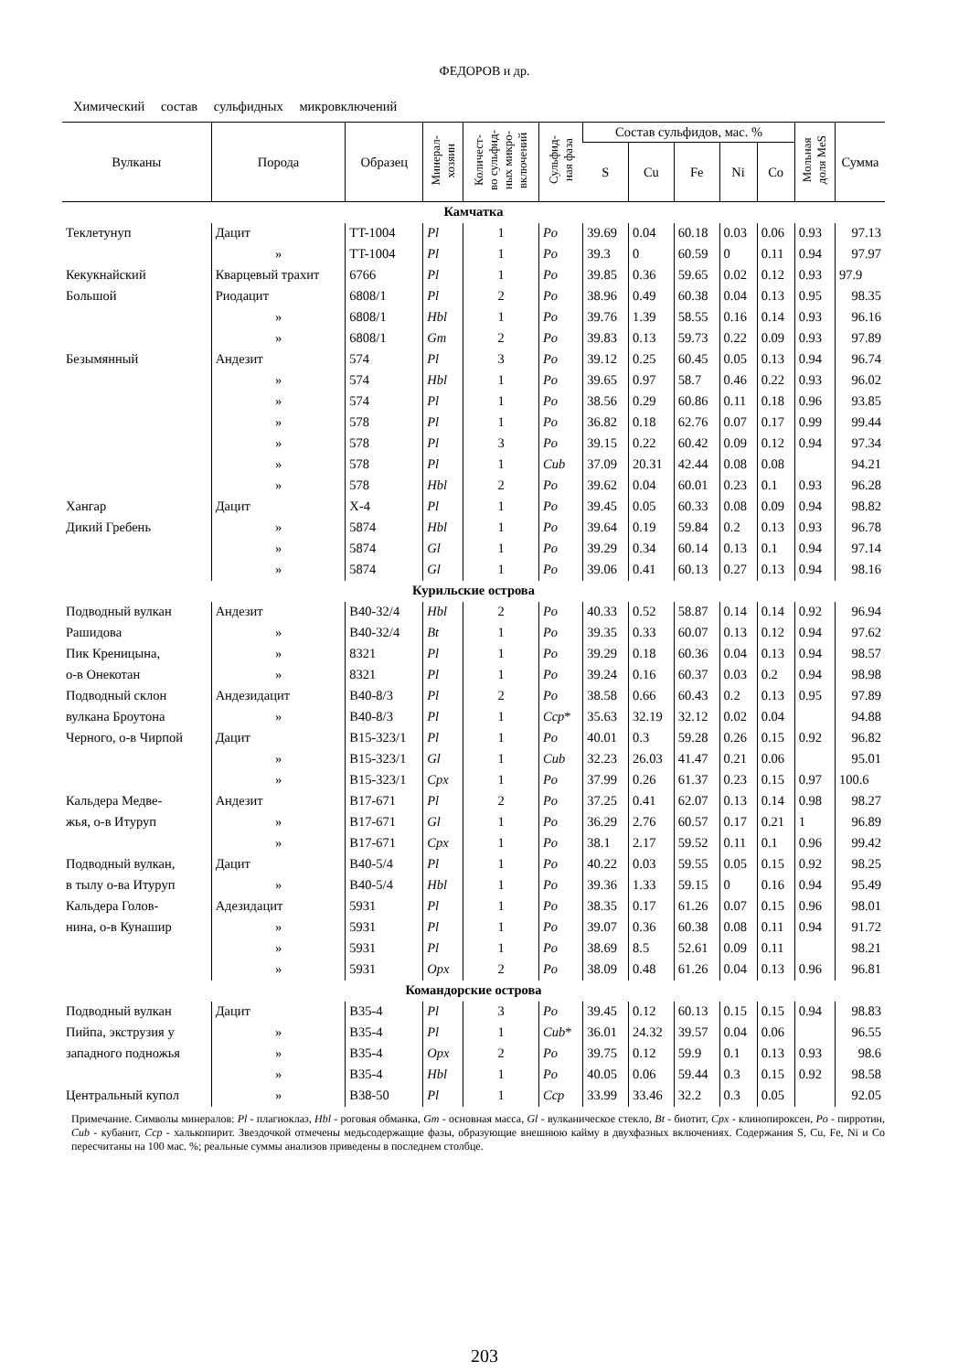ФЕДОРОВ и др.
Химический состав сульфидных микровключений
| Вулканы | Порода | Образец | Минерал- хозяин | Количест- во сульфид- ных микро- включений | Сульфид- ная фаза | Состав сульфидов, мас. % | | | | | Мольная доля MeS | Сумма |
| --- | --- | --- | --- | --- | --- | --- | --- | --- | --- | --- | --- | --- |
| | | | | | | S | Cu | Fe | Ni | Co | | |
| Камчатка | | | | | | | | | | | | |
| Теклетунуп | Дацит | TT-1004 | Pl | 1 | Po | 39.69 | 0.04 | 60.18 | 0.03 | 0.06 | 0.93 | 97.13 |
| | » | TT-1004 | Pl | 1 | Po | 39.3 | 0 | 60.59 | 0 | 0.11 | 0.94 | 97.97 |
| Кекукнайский | Кварцевый трахит | 6766 | Pl | 1 | Po | 39.85 | 0.36 | 59.65 | 0.02 | 0.12 | 0.93 | 97.9 |
| Большой | Риодацит | 6808/1 | Pl | 2 | Po | 38.96 | 0.49 | 60.38 | 0.04 | 0.13 | 0.95 | 98.35 |
| | » | 6808/1 | Hbl | 1 | Po | 39.76 | 1.39 | 58.55 | 0.16 | 0.14 | 0.93 | 96.16 |
| | » | 6808/1 | Gm | 2 | Po | 39.83 | 0.13 | 59.73 | 0.22 | 0.09 | 0.93 | 97.89 |
| Безымянный | Андезит | 574 | Pl | 3 | Po | 39.12 | 0.25 | 60.45 | 0.05 | 0.13 | 0.94 | 96.74 |
| | » | 574 | Hbl | 1 | Po | 39.65 | 0.97 | 58.7 | 0.46 | 0.22 | 0.93 | 96.02 |
| | » | 574 | Pl | 1 | Po | 38.56 | 0.29 | 60.86 | 0.11 | 0.18 | 0.96 | 93.85 |
| | » | 578 | Pl | 1 | Po | 36.82 | 0.18 | 62.76 | 0.07 | 0.17 | 0.99 | 99.44 |
| | » | 578 | Pl | 3 | Po | 39.15 | 0.22 | 60.42 | 0.09 | 0.12 | 0.94 | 97.34 |
| | » | 578 | Pl | 1 | Cub | 37.09 | 20.31 | 42.44 | 0.08 | 0.08 | | 94.21 |
| | » | 578 | Hbl | 2 | Po | 39.62 | 0.04 | 60.01 | 0.23 | 0.1 | 0.93 | 96.28 |
| Хангар | Дацит | X-4 | Pl | 1 | Po | 39.45 | 0.05 | 60.33 | 0.08 | 0.09 | 0.94 | 98.82 |
| Дикий Гребень | » | 5874 | Hbl | 1 | Po | 39.64 | 0.19 | 59.84 | 0.2 | 0.13 | 0.93 | 96.78 |
| | » | 5874 | Gl | 1 | Po | 39.29 | 0.34 | 60.14 | 0.13 | 0.1 | 0.94 | 97.14 |
| | » | 5874 | Gl | 1 | Po | 39.06 | 0.41 | 60.13 | 0.27 | 0.13 | 0.94 | 98.16 |
| Курильские острова | | | | | | | | | | | | |
| Подводный вулкан | Андезит | B40-32/4 | Hbl | 2 | Po | 40.33 | 0.52 | 58.87 | 0.14 | 0.14 | 0.92 | 96.94 |
| Рашидова | » | B40-32/4 | Bt | 1 | Po | 39.35 | 0.33 | 60.07 | 0.13 | 0.12 | 0.94 | 97.62 |
| Пик Креницына, | » | 8321 | Pl | 1 | Po | 39.29 | 0.18 | 60.36 | 0.04 | 0.13 | 0.94 | 98.57 |
| о-в Онекотан | » | 8321 | Pl | 1 | Po | 39.24 | 0.16 | 60.37 | 0.03 | 0.2 | 0.94 | 98.98 |
| Подводный склон | Андезидацит | B40-8/3 | Pl | 2 | Po | 38.58 | 0.66 | 60.43 | 0.2 | 0.13 | 0.95 | 97.89 |
| вулкана Броутона | » | B40-8/3 | Pl | 1 | Ccp * | 35.63 | 32.19 | 32.12 | 0.02 | 0.04 | | 94.88 |
| Черного, о-в Чирпой | Дацит | B15-323/1 | Pl | 1 | Po | 40.01 | 0.3 | 59.28 | 0.26 | 0.15 | 0.92 | 96.82 |
| | » | B15-323/1 | Gl | 1 | Cub | 32.23 | 26.03 | 41.47 | 0.21 | 0.06 | | 95.01 |
| | » | B15-323/1 | Cpx | 1 | Po | 37.99 | 0.26 | 61.37 | 0.23 | 0.15 | 0.97 | 100.6 |
| Кальдера Медве- | Андезит | B17-671 | Pl | 2 | Po | 37.25 | 0.41 | 62.07 | 0.13 | 0.14 | 0.98 | 98.27 |
| жья, о-в Итуруп | » | B17-671 | Gl | 1 | Po | 36.29 | 2.76 | 60.57 | 0.17 | 0.21 | 1 | 96.89 |
| | » | B17-671 | Cpx | 1 | Po | 38.1 | 2.17 | 59.52 | 0.11 | 0.1 | 0.96 | 99.42 |
| Подводный вулкан, | Дацит | B40-5/4 | Pl | 1 | Po | 40.22 | 0.03 | 59.55 | 0.05 | 0.15 | 0.92 | 98.25 |
| в тылу о-ва Итуруп | » | B40-5/4 | Hbl | 1 | Po | 39.36 | 1.33 | 59.15 | 0 | 0.16 | 0.94 | 95.49 |
| Кальдера Голов- | Адезидацит | 5931 | Pl | 1 | Po | 38.35 | 0.17 | 61.26 | 0.07 | 0.15 | 0.96 | 98.01 |
| нина, о-в Кунашир | » | 5931 | Pl | 1 | Po | 39.07 | 0.36 | 60.38 | 0.08 | 0.11 | 0.94 | 91.72 |
| | » | 5931 | Pl | 1 | Po | 38.69 | 8.5 | 52.61 | 0.09 | 0.11 | | 98.21 |
| | » | 5931 | Opx | 2 | Po | 38.09 | 0.48 | 61.26 | 0.04 | 0.13 | 0.96 | 96.81 |
| Командорские острова | | | | | | | | | | | | |
| Подводный вулкан | Дацит | B35-4 | Pl | 3 | Po | 39.45 | 0.12 | 60.13 | 0.15 | 0.15 | 0.94 | 98.83 |
| Пийпа, экструзия у | » | B35-4 | Pl | 1 | Cub * | 36.01 | 24.32 | 39.57 | 0.04 | 0.06 | | 96.55 |
| западного подножья | » | B35-4 | Opx | 2 | Po | 39.75 | 0.12 | 59.9 | 0.1 | 0.13 | 0.93 | 98.6 |
| | » | B35-4 | Hbl | 1 | Po | 40.05 | 0.06 | 59.44 | 0.3 | 0.15 | 0.92 | 98.58 |
| Центральный купол | » | B38-50 | Pl | 1 | Ccp | 33.99 | 33.46 | 32.2 | 0.3 | 0.05 | | 92.05 |
Примечание. Символы минералов: Pl - плагиоклаз, Hbl - роговая обманка, Gm - основная масса, Gl - вулканическое стекло, Bt - биотит, Cpx - клинопироксен, Po - пирротин, Cub - кубанит, Ccp - халькопирит. Звездочкой отмечены медьсодержащие фазы, образующие внешнюю кайму в двухфазных включениях. Содержания S, Cu, Fe, Ni и Co пересчитаны на 100 мас. %; реальные суммы анализов приведены в последнем столбце.
203